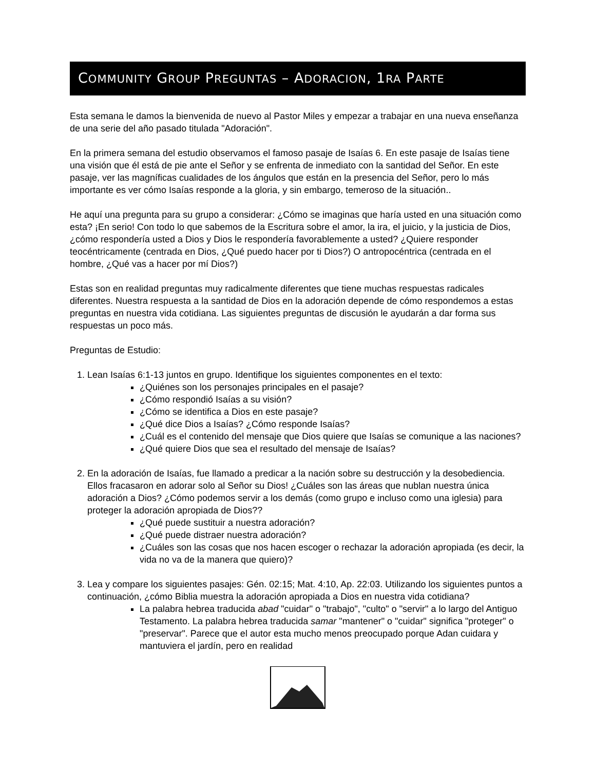COMMUNITY GROUP PREGUNTAS – ADORACION, 1RA PARTE
Esta semana le damos la bienvenida de nuevo al Pastor Miles y empezar a trabajar en una nueva enseñanza de una serie del año pasado titulada "Adoración".
En la primera semana del estudio observamos el famoso pasaje de Isaías 6. En este pasaje de Isaías tiene una visión que él está de pie ante el Señor y se enfrenta de inmediato con la santidad del Señor. En este pasaje, ver las magníficas cualidades de los ángulos que están en la presencia del Señor, pero lo más importante es ver cómo Isaías responde a la gloria, y sin embargo, temeroso de la situación..
He aquí una pregunta para su grupo a considerar: ¿Cómo se imaginas que haría usted en una situación como esta? ¡En serio! Con todo lo que sabemos de la Escritura sobre el amor, la ira, el juicio, y la justicia de Dios, ¿cómo respondería usted a Dios y Dios le respondería favorablemente a usted? ¿Quiere responder teocéntricamente (centrada en Dios, ¿Qué puedo hacer por ti Dios?) O antropocéntrica (centrada en el hombre, ¿Qué vas a hacer por mí Dios?)
Estas son en realidad preguntas muy radicalmente diferentes que tiene muchas respuestas radicales diferentes. Nuestra respuesta a la santidad de Dios en la adoración depende de cómo respondemos a estas preguntas en nuestra vida cotidiana. Las siguientes preguntas de discusión le ayudarán a dar forma sus respuestas un poco más.
Preguntas de Estudio:
1. Lean Isaías 6:1-13 juntos en grupo. Identifique los siguientes componentes en el texto:
¿Quiénes son los personajes principales en el pasaje?
¿Cómo respondió Isaías a su visión?
¿Cómo se identifica a Dios en este pasaje?
¿Qué dice Dios a Isaías? ¿Cómo responde Isaías?
¿Cuál es el contenido del mensaje que Dios quiere que Isaías se comunique a las naciones?
¿Qué quiere Dios que sea el resultado del mensaje de Isaías?
2. En la adoración de Isaías, fue llamado a predicar a la nación sobre su destrucción y la desobediencia. Ellos fracasaron en adorar solo al Señor su Dios! ¿Cuáles son las áreas que nublan nuestra única adoración a Dios? ¿Cómo podemos servir a los demás (como grupo e incluso como una iglesia) para proteger la adoración apropiada de Dios??
¿Qué puede sustituir a nuestra adoración?
¿Qué puede distraer nuestra adoración?
¿Cuáles son las cosas que nos hacen escoger o rechazar la adoración apropiada (es decir, la vida no va de la manera que quiero)?
3. Lea y compare los siguientes pasajes: Gén. 02:15; Mat. 4:10, Ap. 22:03. Utilizando los siguientes puntos a continuación, ¿cómo Biblia muestra la adoración apropiada a Dios en nuestra vida cotidiana?
La palabra hebrea traducida abad "cuidar" o "trabajo", "culto" o "servir" a lo largo del Antiguo Testamento. La palabra hebrea traducida samar "mantener" o "cuidar" significa "proteger" o "preservar". Parece que el autor esta mucho menos preocupado porque Adan cuidara y mantuviera el jardín, pero en realidad